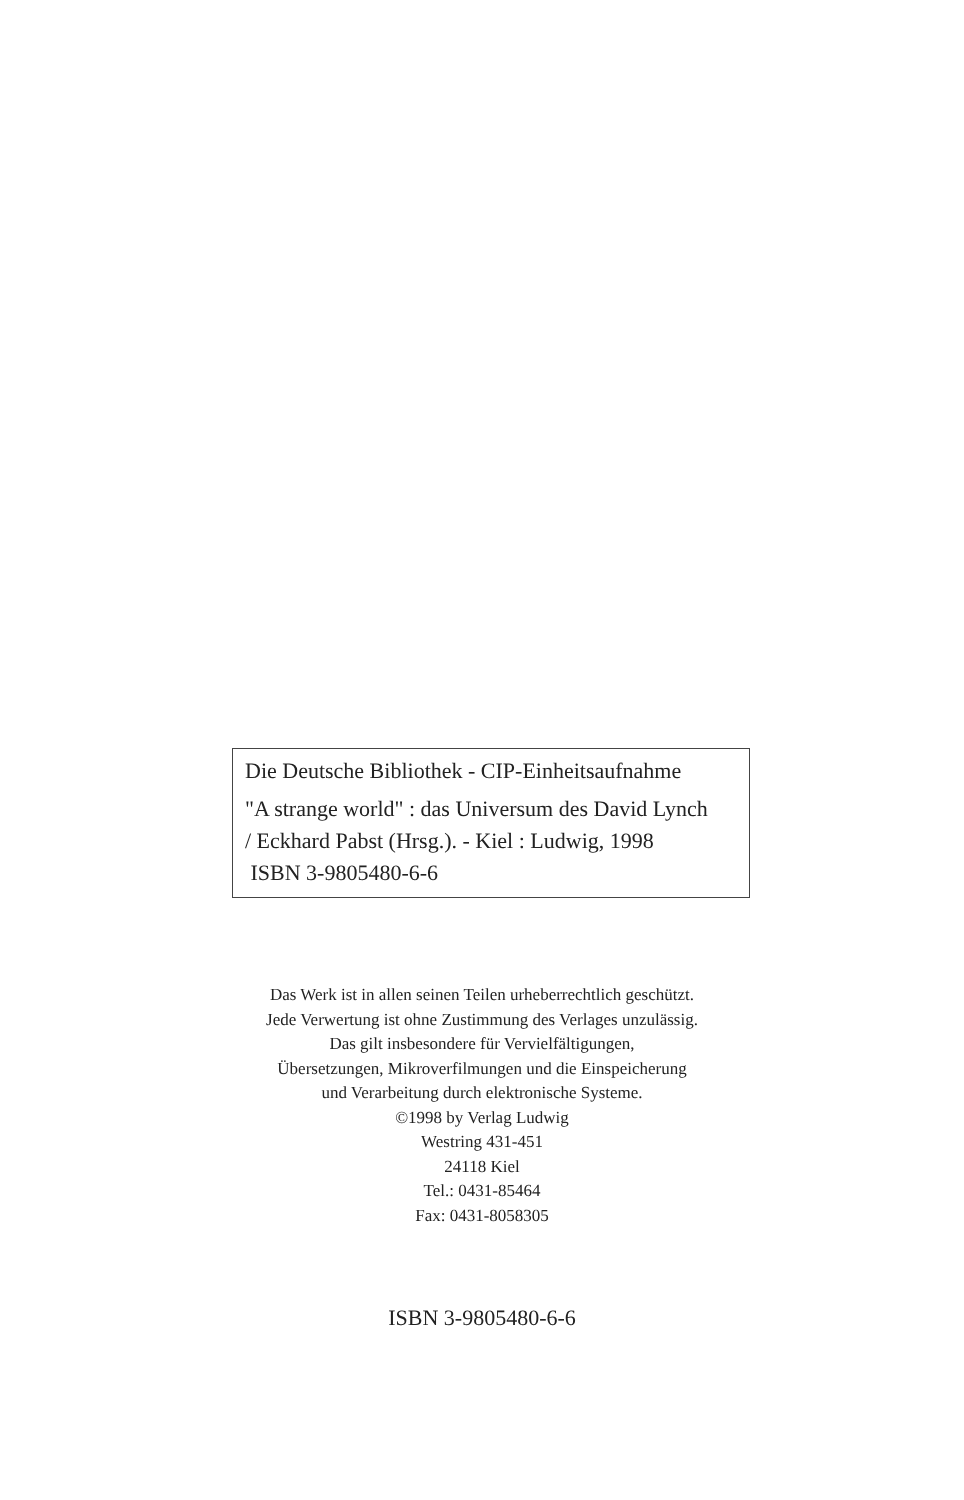Die Deutsche Bibliothek - CIP-Einheitsaufnahme
"A strange world" : das Universum des David Lynch
/ Eckhard Pabst (Hrsg.). - Kiel : Ludwig, 1998
ISBN 3-9805480-6-6
Das Werk ist in allen seinen Teilen urheberrechtlich geschützt.
Jede Verwertung ist ohne Zustimmung des Verlages unzulässig.
Das gilt insbesondere für Vervielfältigungen,
Übersetzungen, Mikroverfilmungen und die Einspeicherung
und Verarbeitung durch elektronische Systeme.
©1998 by Verlag Ludwig
Westring 431-451
24118 Kiel
Tel.: 0431-85464
Fax: 0431-8058305
ISBN 3-9805480-6-6